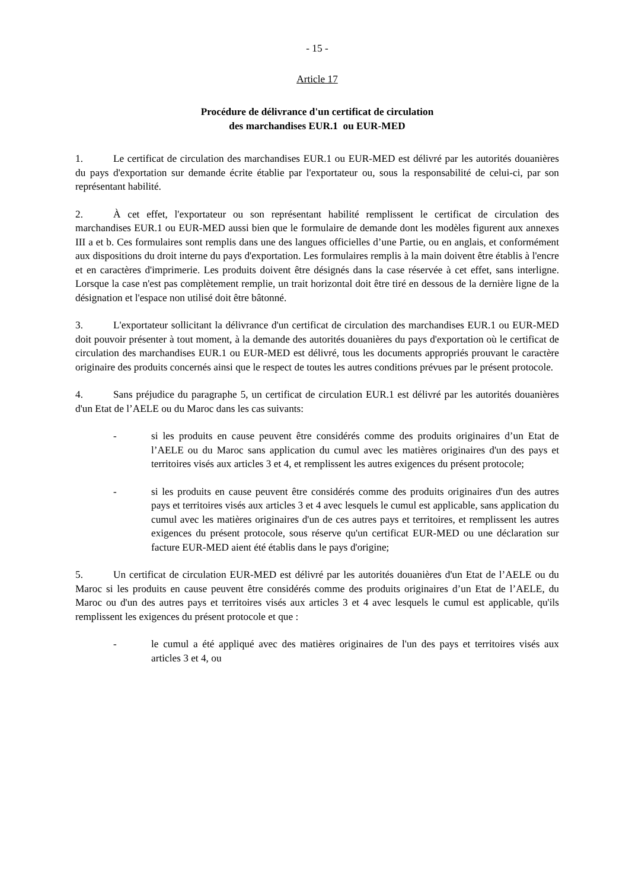- 15 -
Article 17
Procédure de délivrance d'un certificat de circulation
des marchandises EUR.1 ou EUR-MED
1. Le certificat de circulation des marchandises EUR.1 ou EUR-MED est délivré par les autorités douanières du pays d'exportation sur demande écrite établie par l'exportateur ou, sous la responsabilité de celui-ci, par son représentant habilité.
2. À cet effet, l'exportateur ou son représentant habilité remplissent le certificat de circulation des marchandises EUR.1 ou EUR-MED aussi bien que le formulaire de demande dont les modèles figurent aux annexes III a et b. Ces formulaires sont remplis dans une des langues officielles d’une Partie, ou en anglais, et conformément aux dispositions du droit interne du pays d'exportation. Les formulaires remplis à la main doivent être établis à l'encre et en caractères d'imprimerie. Les produits doivent être désignés dans la case réservée à cet effet, sans interligne. Lorsque la case n'est pas complètement remplie, un trait horizontal doit être tiré en dessous de la dernière ligne de la désignation et l'espace non utilisé doit être bâtonné.
3. L'exportateur sollicitant la délivrance d'un certificat de circulation des marchandises EUR.1 ou EUR-MED doit pouvoir présenter à tout moment, à la demande des autorités douanières du pays d'exportation où le certificat de circulation des marchandises EUR.1 ou EUR-MED est délivré, tous les documents appropriés prouvant le caractère originaire des produits concernés ainsi que le respect de toutes les autres conditions prévues par le présent protocole.
4. Sans préjudice du paragraphe 5, un certificat de circulation EUR.1 est délivré par les autorités douanières d'un Etat de l’AELE ou du Maroc dans les cas suivants:
- si les produits en cause peuvent être considérés comme des produits originaires d’un Etat de l’AELE ou du Maroc sans application du cumul avec les matières originaires d'un des pays et territoires visés aux articles 3 et 4, et remplissent les autres exigences du présent protocole;
- si les produits en cause peuvent être considérés comme des produits originaires d'un des autres pays et territoires visés aux articles 3 et 4 avec lesquels le cumul est applicable, sans application du cumul avec les matières originaires d'un de ces autres pays et territoires, et remplissent les autres exigences du présent protocole, sous réserve qu'un certificat EUR-MED ou une déclaration sur facture EUR-MED aient été établis dans le pays d'origine;
5. Un certificat de circulation EUR-MED est délivré par les autorités douanières d'un Etat de l’AELE ou du Maroc si les produits en cause peuvent être considérés comme des produits originaires d’un Etat de l’AELE, du Maroc ou d'un des autres pays et territoires visés aux articles 3 et 4 avec lesquels le cumul est applicable, qu'ils remplissent les exigences du présent protocole et que :
- le cumul a été appliqué avec des matières originaires de l'un des pays et territoires visés aux articles 3 et 4, ou